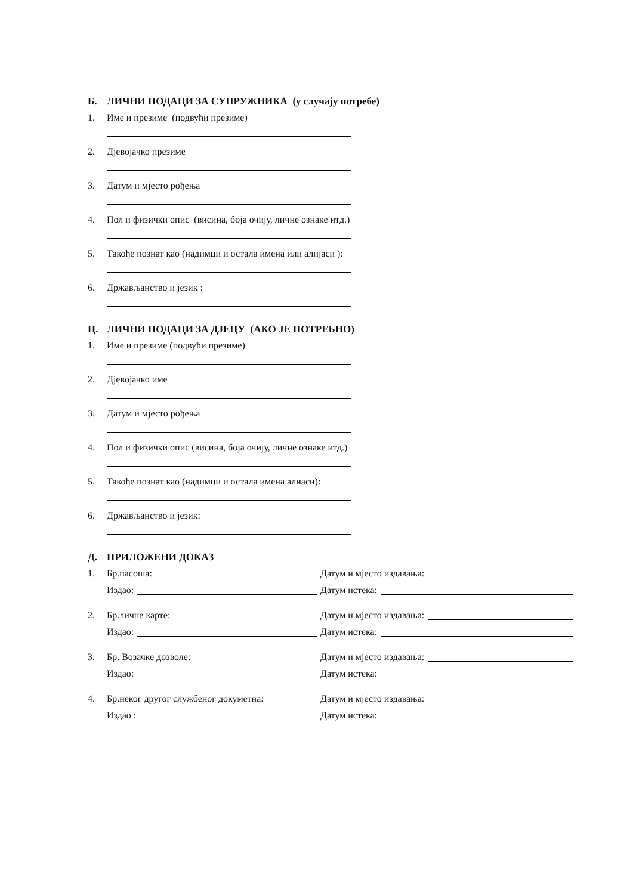Б. ЛИЧНИ ПОДАЦИ ЗА СУПРУЖНИКА (у случају потребе)
1. Име и презиме (подвући презиме)
2. Дјевојачко презиме
3. Датум и мјесто рођења
4. Пол и физички опис (висина, боја очију, личне ознаке итд.)
5. Такође познат као (надимци и остала имена или алијаси ):
6. Држављанство и језик :
Ц. ЛИЧНИ ПОДАЦИ ЗА ДЈЕЦУ (АКО ЈЕ ПОТРЕБНО)
1. Име и презиме (подвући презиме)
2. Дјевојачко име
3. Датум и мјесто рођења
4. Пол и физички опис (висина, боја очију, личне ознаке итд.)
5. Такође познат као (надимци и остала имена алиаси):
6. Држављанство и језик:
Д. ПРИЛОЖЕНИ ДОКАЗ
1. Бр.пасоша: Датум и мјесто издавања:
Издао: Датум истека:
2. Бр.личне карте: Датум и мјесто издавања:
Издао: Датум истека:
3. Бр. Возачке дозволе: Датум и мјесто издавања:
Издао: Датум истека:
4. Бр.неког другог службеног докуметна: Датум и мјесто издавања:
Издао : Датум истека: